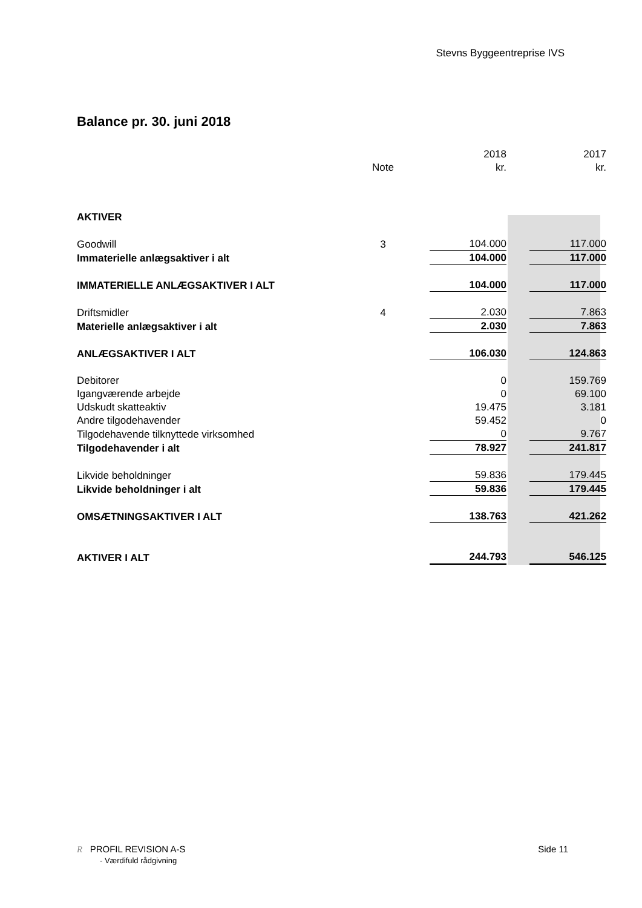Stevns Byggeentreprise IVS
Balance pr. 30. juni 2018
| | | | 2018 | | 2017 |
| | Note | | kr. | | kr. |
| AKTIVER | | | | | |
| Goodwill | 3 | | 104.000 | | 117.000 |
| Immaterielle anlægsaktiver i alt | | | 104.000 | | 117.000 |
| IMMATERIELLE ANLÆGSAKTIVER I ALT | | | 104.000 | | 117.000 |
| Driftsmidler | 4 | | 2.030 | | 7.863 |
| Materielle anlægsaktiver i alt | | | 2.030 | | 7.863 |
| ANLÆGSAKTIVER I ALT | | | 106.030 | | 124.863 |
| Debitorer | | | 0 | | 159.769 |
| Igangværende arbejde | | | 0 | | 69.100 |
| Udskudt skatteaktiv | | | 19.475 | | 3.181 |
| Andre tilgodehavender | | | 59.452 | | 0 |
| Tilgodehavende tilknyttede virksomhed | | | 0 | | 9.767 |
| Tilgodehavender i alt | | | 78.927 | | 241.817 |
| Likvide beholdninger | | | 59.836 | | 179.445 |
| Likvide beholdninger i alt | | | 59.836 | | 179.445 |
| OMSÆTNINGSAKTIVER I ALT | | | 138.763 | | 421.262 |
| AKTIVER I ALT | | | 244.793 | | 546.125 |
R PROFIL REVISION A-S
- Værdifuld rådgivning
Side 11